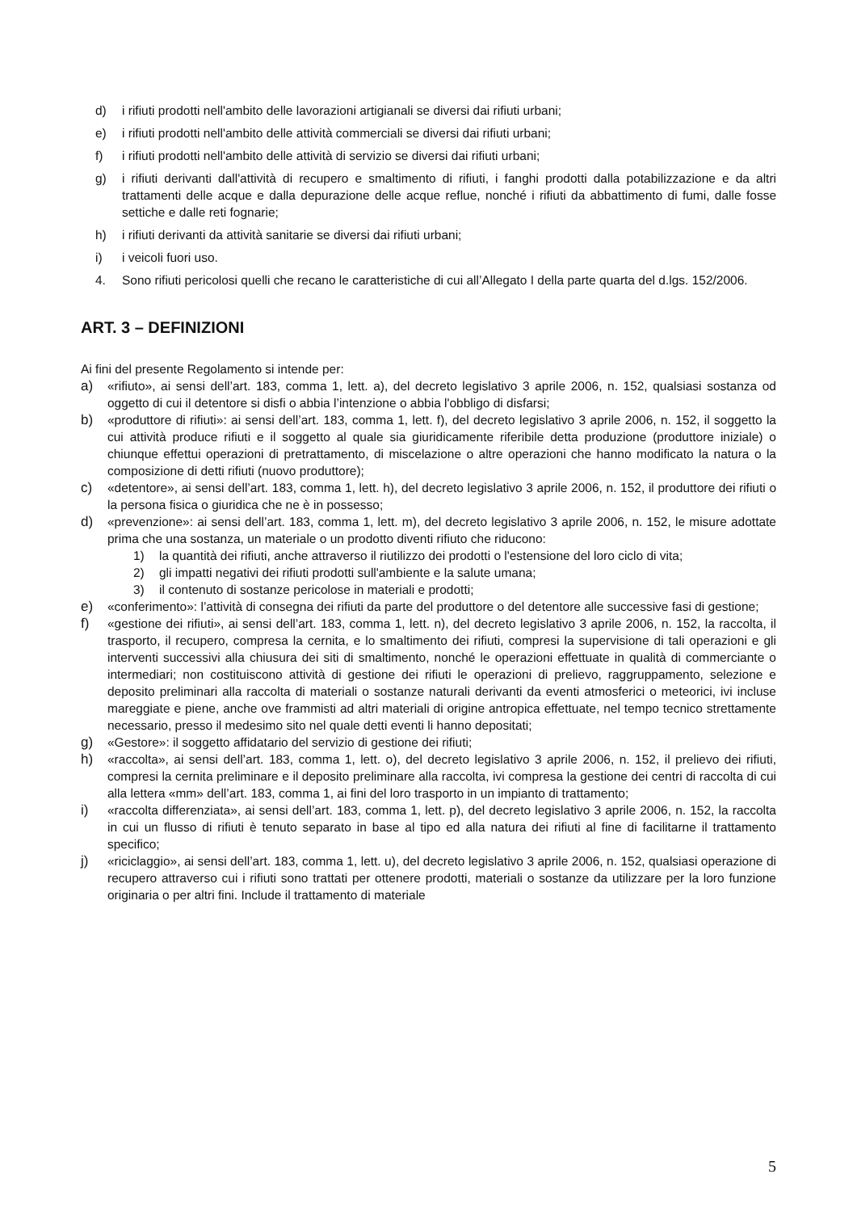d) i rifiuti prodotti nell'ambito delle lavorazioni artigianali se diversi dai rifiuti urbani;
e) i rifiuti prodotti nell'ambito delle attività commerciali se diversi dai rifiuti urbani;
f) i rifiuti prodotti nell'ambito delle attività di servizio se diversi dai rifiuti urbani;
g) i rifiuti derivanti dall'attività di recupero e smaltimento di rifiuti, i fanghi prodotti dalla potabilizzazione e da altri trattamenti delle acque e dalla depurazione delle acque reflue, nonché i rifiuti da abbattimento di fumi, dalle fosse settiche e dalle reti fognarie;
h) i rifiuti derivanti da attività sanitarie se diversi dai rifiuti urbani;
i) i veicoli fuori uso.
4. Sono rifiuti pericolosi quelli che recano le caratteristiche di cui all’Allegato I della parte quarta del d.lgs. 152/2006.
ART. 3 – DEFINIZIONI
Ai fini del presente Regolamento si intende per:
a) «rifiuto», ai sensi dell’art. 183, comma 1, lett. a), del decreto legislativo 3 aprile 2006, n. 152, qualsiasi sostanza od oggetto di cui il detentore si disfi o abbia l’intenzione o abbia l'obbligo di disfarsi;
b) «produttore di rifiuti»: ai sensi dell’art. 183, comma 1, lett. f), del decreto legislativo 3 aprile 2006, n. 152, il soggetto la cui attività produce rifiuti e il soggetto al quale sia giuridicamente riferibile detta produzione (produttore iniziale) o chiunque effettui operazioni di pretrattamento, di miscelazione o altre operazioni che hanno modificato la natura o la composizione di detti rifiuti (nuovo produttore);
c) «detentore», ai sensi dell’art. 183, comma 1, lett. h), del decreto legislativo 3 aprile 2006, n. 152, il produttore dei rifiuti o la persona fisica o giuridica che ne è in possesso;
d) «prevenzione»: ai sensi dell’art. 183, comma 1, lett. m), del decreto legislativo 3 aprile 2006, n. 152, le misure adottate prima che una sostanza, un materiale o un prodotto diventi rifiuto che riducono:
1) la quantità dei rifiuti, anche attraverso il riutilizzo dei prodotti o l'estensione del loro ciclo di vita;
2) gli impatti negativi dei rifiuti prodotti sull'ambiente e la salute umana;
3) il contenuto di sostanze pericolose in materiali e prodotti;
e) «conferimento»: l’attività di consegna dei rifiuti da parte del produttore o del detentore alle successive fasi di gestione;
f) «gestione dei rifiuti», ai sensi dell’art. 183, comma 1, lett. n), del decreto legislativo 3 aprile 2006, n. 152, la raccolta, il trasporto, il recupero, compresa la cernita, e lo smaltimento dei rifiuti, compresi la supervisione di tali operazioni e gli interventi successivi alla chiusura dei siti di smaltimento, nonché le operazioni effettuate in qualità di commerciante o intermediari; non costituiscono attività di gestione dei rifiuti le operazioni di prelievo, raggruppamento, selezione e deposito preliminari alla raccolta di materiali o sostanze naturali derivanti da eventi atmosferici o meteorici, ivi incluse mareggiate e piene, anche ove frammisti ad altri materiali di origine antropica effettuate, nel tempo tecnico strettamente necessario, presso il medesimo sito nel quale detti eventi li hanno depositati;
g) «Gestore»: il soggetto affidatario del servizio di gestione dei rifiuti;
h) «raccolta», ai sensi dell’art. 183, comma 1, lett. o), del decreto legislativo 3 aprile 2006, n. 152, il prelievo dei rifiuti, compresi la cernita preliminare e il deposito preliminare alla raccolta, ivi compresa la gestione dei centri di raccolta di cui alla lettera «mm» dell’art. 183, comma 1, ai fini del loro trasporto in un impianto di trattamento;
i) «raccolta differenziata», ai sensi dell’art. 183, comma 1, lett. p), del decreto legislativo 3 aprile 2006, n. 152, la raccolta in cui un flusso di rifiuti è tenuto separato in base al tipo ed alla natura dei rifiuti al fine di facilitarne il trattamento specifico;
j) «riciclaggio», ai sensi dell’art. 183, comma 1, lett. u), del decreto legislativo 3 aprile 2006, n. 152, qualsiasi operazione di recupero attraverso cui i rifiuti sono trattati per ottenere prodotti, materiali o sostanze da utilizzare per la loro funzione originaria o per altri fini. Include il trattamento di materiale
5